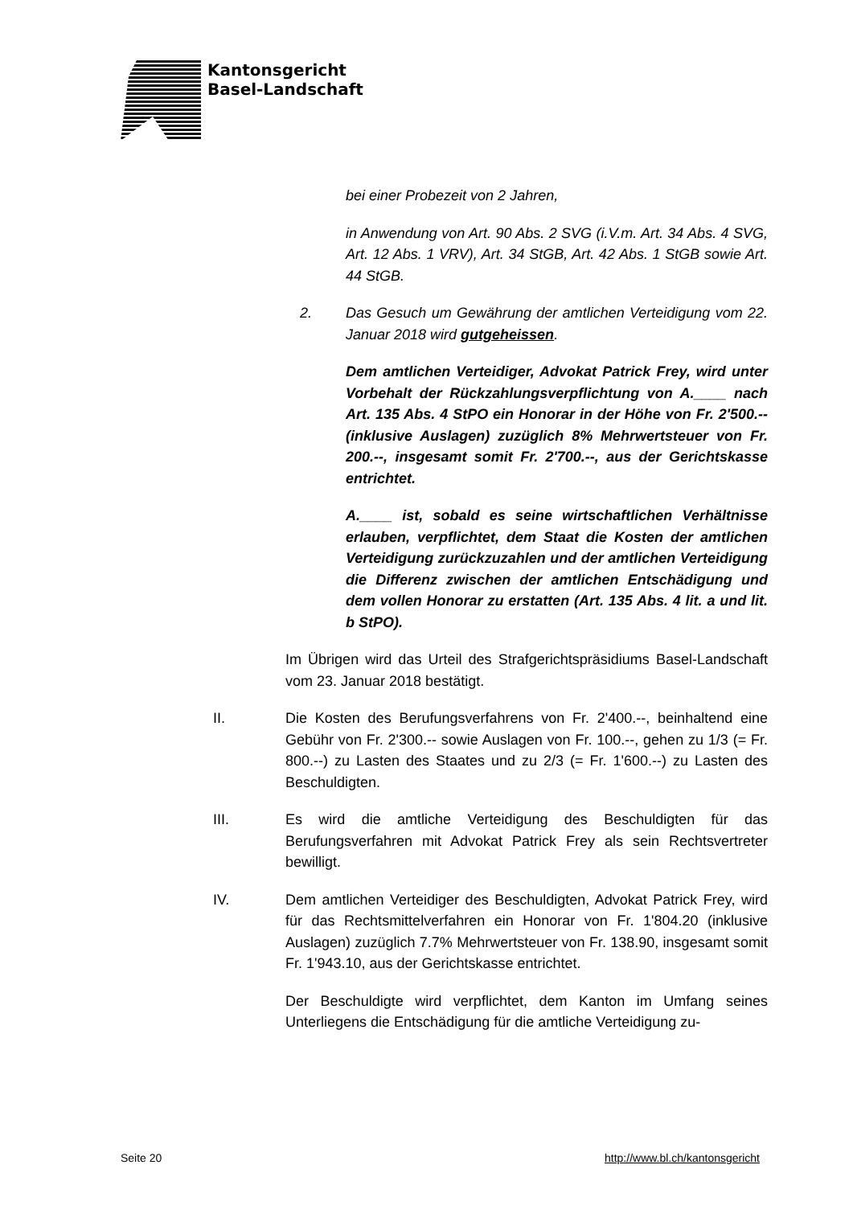Kantonsgericht
Basel-Landschaft
bei einer Probezeit von 2 Jahren,
in Anwendung von Art. 90 Abs. 2 SVG (i.V.m. Art. 34 Abs. 4 SVG, Art. 12 Abs. 1 VRV), Art. 34 StGB, Art. 42 Abs. 1 StGB sowie Art. 44 StGB.
2. Das Gesuch um Gewährung der amtlichen Verteidigung vom 22. Januar 2018 wird gutgeheissen.
Dem amtlichen Verteidiger, Advokat Patrick Frey, wird unter Vorbehalt der Rückzahlungsverpflichtung von A.____ nach Art. 135 Abs. 4 StPO ein Honorar in der Höhe von Fr. 2'500.-- (inklusive Auslagen) zuzüglich 8% Mehrwertsteuer von Fr. 200.--, insgesamt somit Fr. 2'700.--, aus der Gerichtskasse entrichtet.
A.____ ist, sobald es seine wirtschaftlichen Verhältnisse erlauben, verpflichtet, dem Staat die Kosten der amtlichen Verteidigung zurückzuzahlen und der amtlichen Verteidigung die Differenz zwischen der amtlichen Entschädigung und dem vollen Honorar zu erstatten (Art. 135 Abs. 4 lit. a und lit. b StPO).
Im Übrigen wird das Urteil des Strafgerichtspräsidiums Basel-Landschaft vom 23. Januar 2018 bestätigt.
II. Die Kosten des Berufungsverfahrens von Fr. 2'400.--, beinhaltend eine Gebühr von Fr. 2'300.-- sowie Auslagen von Fr. 100.--, gehen zu 1/3 (= Fr. 800.--) zu Lasten des Staates und zu 2/3 (= Fr. 1'600.--) zu Lasten des Beschuldigten.
III. Es wird die amtliche Verteidigung des Beschuldigten für das Berufungsverfahren mit Advokat Patrick Frey als sein Rechtsvertreter bewilligt.
IV. Dem amtlichen Verteidiger des Beschuldigten, Advokat Patrick Frey, wird für das Rechtsmittelverfahren ein Honorar von Fr. 1'804.20 (inklusive Auslagen) zuzüglich 7.7% Mehrwertsteuer von Fr. 138.90, insgesamt somit Fr. 1'943.10, aus der Gerichtskasse entrichtet.
Der Beschuldigte wird verpflichtet, dem Kanton im Umfang seines Unterliegens die Entschädigung für die amtliche Verteidigung zu-
Seite 20 http://www.bl.ch/kantonsgericht